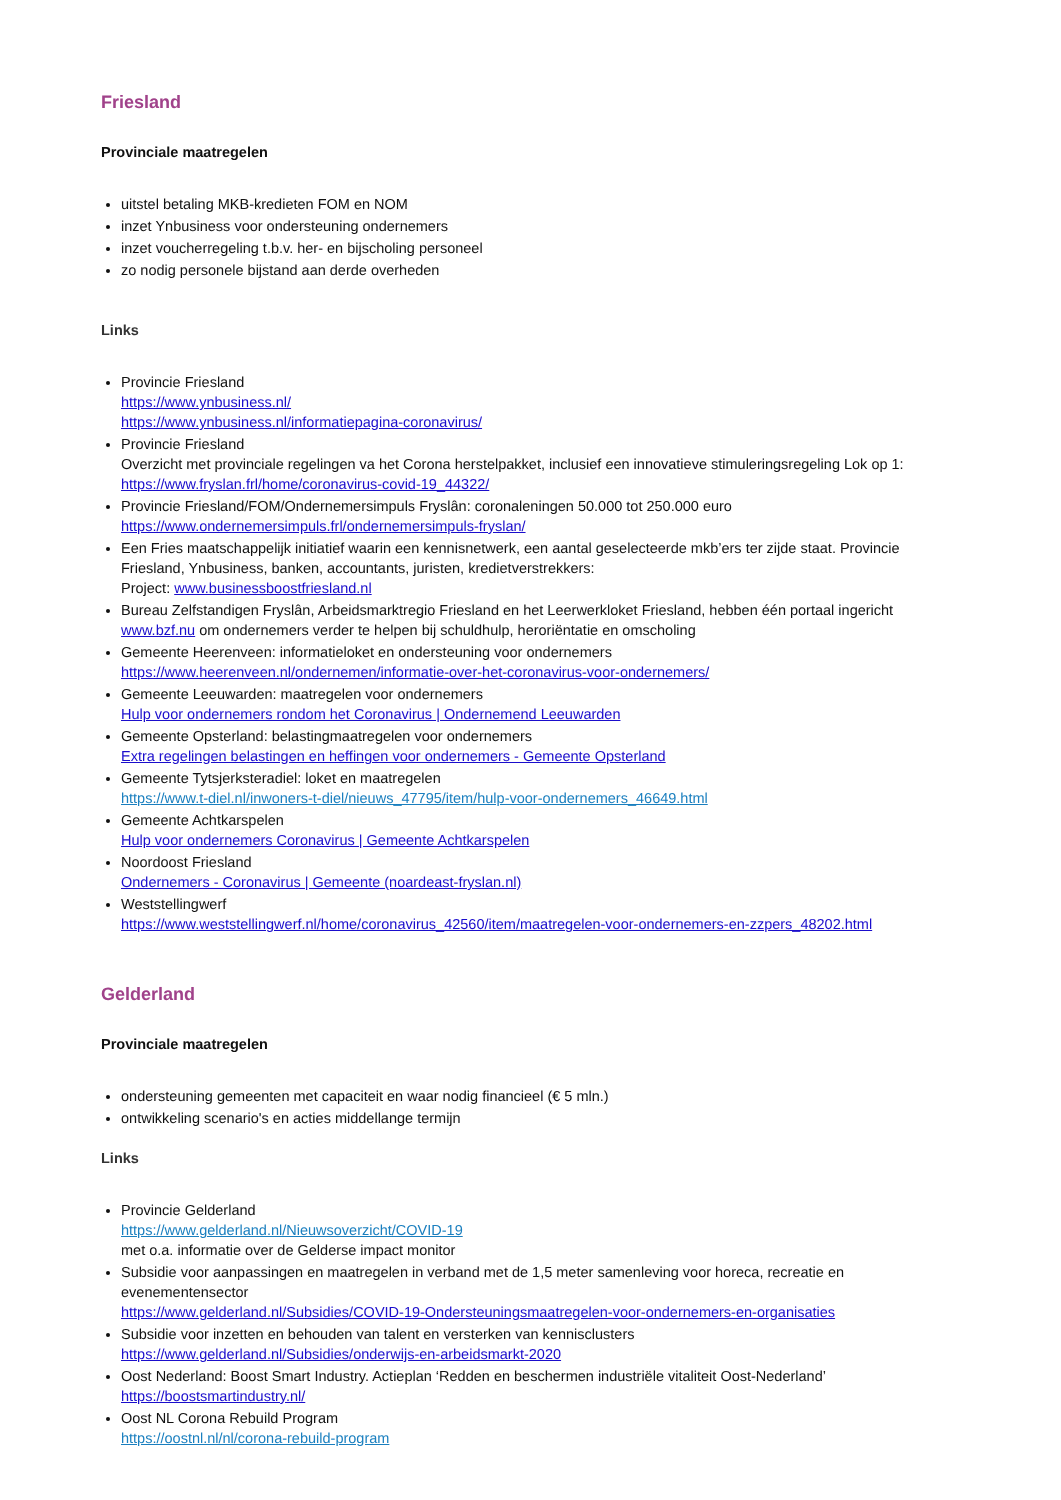Friesland
Provinciale maatregelen
uitstel betaling MKB-kredieten FOM en NOM
inzet Ynbusiness voor ondersteuning ondernemers
inzet voucherregeling t.b.v. her- en bijscholing personeel
zo nodig personele bijstand aan derde overheden
Links
Provincie Friesland
https://www.ynbusiness.nl/
https://www.ynbusiness.nl/informatiepagina-coronavirus/
Provincie Friesland
Overzicht met provinciale regelingen va het Corona herstelpakket, inclusief een innovatieve stimuleringsregeling Lok op 1: https://www.fryslan.frl/home/coronavirus-covid-19_44322/
Provincie Friesland/FOM/Ondernemersimpuls Fryslân: coronaleningen 50.000 tot 250.000 euro
https://www.ondernemersimpuls.frl/ondernemersimpuls-fryslan/
Een Fries maatschappelijk initiatief waarin een kennisnetwerk, een aantal geselecteerde mkb’ers ter zijde staat. Provincie Friesland, Ynbusiness, banken, accountants, juristen, kredietverstrekkers:
Project: www.businessboostfriesland.nl
Bureau Zelfstandigen Fryslân, Arbeidsmarktregio Friesland en het Leerwerkloket Friesland, hebben één portaal ingericht www.bzf.nu om ondernemers verder te helpen bij schuldhulp, heroriëntatie en omscholing
Gemeente Heerenveen: informatieloket en ondersteuning voor ondernemers
https://www.heerenveen.nl/ondernemen/informatie-over-het-coronavirus-voor-ondernemers/
Gemeente Leeuwarden: maatregelen voor ondernemers
Hulp voor ondernemers rondom het Coronavirus | Ondernemend Leeuwarden
Gemeente Opsterland: belastingmaatregelen voor ondernemers
Extra regelingen belastingen en heffingen voor ondernemers - Gemeente Opsterland
Gemeente Tytsjerksteradiel: loket en maatregelen
https://www.t-diel.nl/inwoners-t-diel/nieuws_47795/item/hulp-voor-ondernemers_46649.html
Gemeente Achtkarspelen
Hulp voor ondernemers Coronavirus | Gemeente Achtkarspelen
Noordoost Friesland
Ondernemers - Coronavirus | Gemeente (noardeast-fryslan.nl)
Weststellingwerf
https://www.weststellingwerf.nl/home/coronavirus_42560/item/maatregelen-voor-ondernemers-en-zzpers_48202.html
Gelderland
Provinciale maatregelen
ondersteuning gemeenten met capaciteit en waar nodig financieel (€ 5 mln.)
ontwikkeling scenario's en acties middellange termijn
Links
Provincie Gelderland
https://www.gelderland.nl/Nieuwsoverzicht/COVID-19
met o.a. informatie over de Gelderse impact monitor
Subsidie voor aanpassingen en maatregelen in verband met de 1,5 meter samenleving voor horeca, recreatie en evenementensector
https://www.gelderland.nl/Subsidies/COVID-19-Ondersteuningsmaatregelen-voor-ondernemers-en-organisaties
Subsidie voor inzetten en behouden van talent en versterken van kennisclusters
https://www.gelderland.nl/Subsidies/onderwijs-en-arbeidsmarkt-2020
Oost Nederland: Boost Smart Industry. Actieplan ‘Redden en beschermen industriële vitaliteit Oost-Nederland’
https://boostsmartindustry.nl/
Oost NL Corona Rebuild Program
https://oostnl.nl/nl/corona-rebuild-program